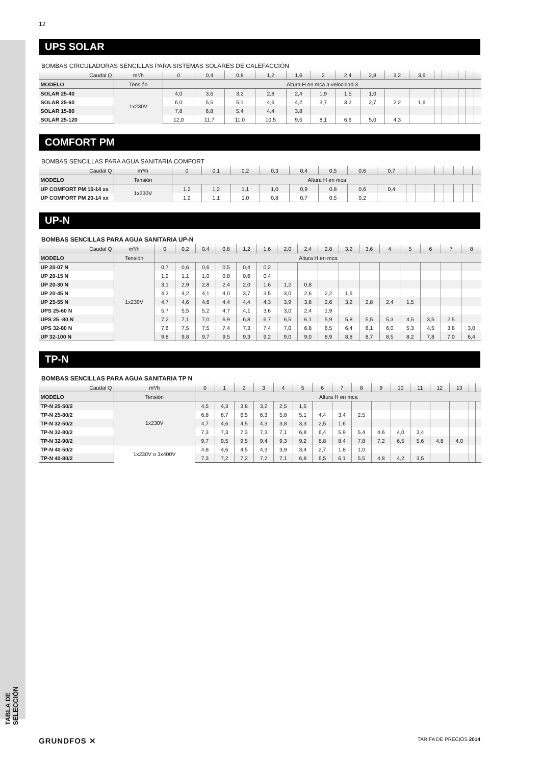12
TABLA DE SELECCIÓN
UPS SOLAR
BOMBAS CIRCULADORAS SENCILLAS PARA SISTEMAS SOLARES DE CALEFACCIÓN
| Caudal Q | m³/h | 0 | 0,4 | 0,8 | 1,2 | 1,6 | 2 | 2,4 | 2,8 | 3,2 | 3,6 | | | | | | |
| --- | --- | --- | --- | --- | --- | --- | --- | --- | --- | --- | --- | --- | --- | --- | --- | --- | --- |
| MODELO | Tensión | Altura H en mca a velocidad 3 | | | | | | | | | | | | | | | |
| SOLAR 25-40 | 1x230V | 4,0 | 3,6 | 3,2 | 2,8 | 2,4 | 1,9 | 1,5 | 1,0 | | | | | | | | |
| SOLAR 25-60 | | 6,0 | 5,5 | 5,1 | 4,6 | 4,2 | 3,7 | 3,2 | 2,7 | 2,2 | 1,6 | | | | | | |
| SOLAR 15-80 | | 7,8 | 6,8 | 5,4 | 4,4 | 3,8 | | | | | | | | | | | |
| SOLAR 25-120 | | 12,0 | 11,7 | 11,0 | 10,5 | 9,5 | 8,1 | 6,6 | 5,0 | 4,3 | | | | | | | |
COMFORT PM
BOMBAS SENCILLAS PARA AGUA SANITARIA COMFORT
| Caudal Q | m³/h | 0 | 0,1 | 0,2 | 0,3 | 0,4 | 0,5 | 0,6 | 0,7 | | | | | | | | |
| --- | --- | --- | --- | --- | --- | --- | --- | --- | --- | --- | --- | --- | --- | --- | --- | --- | --- |
| MODELO | Tensión | Altura H en mca | | | | | | | | | | | | | | | |
| UP COMFORT PM 15-14 xx | 1x230V | 1,2 | 1,2 | 1,1 | 1,0 | 0,9 | 0,8 | 0,6 | 0,4 | | | | | | | | |
| UP COMFORT PM 20-14 xx | | 1,2 | 1,1 | 1,0 | 0,8 | 0,7 | 0,5 | 0,2 | | | | | | | | | |
UP-N
BOMBAS SENCILLAS PARA AGUA SANITARIA UP-N
| Caudal Q | m³/h | 0 | 0,2 | 0,4 | 0,8 | 1,2 | 1,6 | 2,0 | 2,4 | 2,8 | 3,2 | 3,6 | 4 | 5 | 6 | 7 | 8 |
| --- | --- | --- | --- | --- | --- | --- | --- | --- | --- | --- | --- | --- | --- | --- | --- | --- | --- |
| MODELO | Tensión | Altura H en mca | | | | | | | | | | | | | | | |
| UP 20-07 N | 1x230V | 0,7 | 0,6 | 0,6 | 0,5 | 0,4 | 0,2 | | | | | | | | | | |
| UP 20-15 N | | 1,2 | 1,1 | 1,0 | 0,8 | 0,6 | 0,4 | | | | | | | | | | |
| UP 20-30 N | | 3,1 | 2,9 | 2,8 | 2,4 | 2,0 | 1,6 | 1,2 | 0,8 | | | | | | | | |
| UP 20-45 N | | 4,3 | 4,2 | 4,1 | 4,0 | 3,7 | 3,5 | 3,0 | 2,6 | 2,2 | 1,6 | | | | | | |
| UP 25-55 N | | 4,7 | 4,6 | 4,6 | 4,4 | 4,4 | 4,3 | 3,9 | 3,8 | 2,6 | 3,2 | 2,8 | 2,4 | 1,5 | | | |
| UPS 25-60 N | | 5,7 | 5,5 | 5,2 | 4,7 | 4,1 | 3,6 | 3,0 | 2,4 | 1,9 | | | | | | | |
| UPS 25 -80 N | | 7,2 | 7,1 | 7,0 | 6,9 | 6,8 | 6,7 | 6,5 | 6,1 | 5,9 | 5,8 | 5,5 | 5,3 | 4,5 | 3,5 | 2,5 | |
| UPS 32-80 N | | 7,6 | 7,5 | 7,5 | 7,4 | 7,3 | 7,4 | 7,0 | 6,8 | 6,5 | 6,4 | 6,1 | 6,0 | 5,3 | 4,5 | 3,8 | 3,0 |
| UP 32-100 N | | 9,8 | 9,8 | 9,7 | 9,5 | 9,3 | 9,2 | 9,0 | 9,0 | 8,9 | 8,8 | 8,7 | 8,5 | 8,2 | 7,8 | 7,0 | 6,4 |
TP-N
BOMBAS SENCILLAS PARA AGUA SANITARIA TP N
| Caudal Q | m³/h | 0 | 1 | 2 | 3 | 4 | 5 | 6 | 7 | 8 | 9 | 10 | 11 | 12 | 13 | | |
| --- | --- | --- | --- | --- | --- | --- | --- | --- | --- | --- | --- | --- | --- | --- | --- | --- | --- |
| MODELO | Tensión | Altura H en mca | | | | | | | | | | | | | | | |
| TP-N 25-50/2 | 1x230V | 4,5 | 4,3 | 3,8 | 3,2 | 2,5 | 1,5 | | | | | | | | | | |
| TP-N 25-80/2 | | 6,8 | 6,7 | 6,5 | 6,3 | 5,8 | 5,1 | 4,4 | 3,4 | 2,5 | | | | | | | |
| TP-N 32-50/2 | | 4,7 | 4,6 | 4,5 | 4,3 | 3,8 | 3,3 | 2,5 | 1,6 | | | | | | | | |
| TP-N 32-80/2 | | 7,3 | 7,3 | 7,3 | 7,3 | 7,1 | 6,8 | 6,4 | 5,9 | 5,4 | 4,6 | 4,0 | 3,4 | | | | |
| TP-N 32-90/2 | | 9,7 | 9,5 | 9,5 | 9,4 | 9,3 | 9,2 | 8,8 | 8,4 | 7,8 | 7,2 | 6,5 | 5,6 | 4,8 | 4,0 | | |
| TP-N 40-50/2 | 1x230V o 3x400V | 4,8 | 4,6 | 4,5 | 4,3 | 3,9 | 3,4 | 2,7 | 1,8 | 1,0 | | | | | | | |
| TP-N 40-80/2 | | 7,3 | 7,2 | 7,2 | 7,2 | 7,1 | 6,8 | 6,5 | 6,1 | 5,5 | 4,8 | 4,2 | 3,5 | | | | |
GRUNDFOS ✕ TARIFA DE PRECIOS 2014